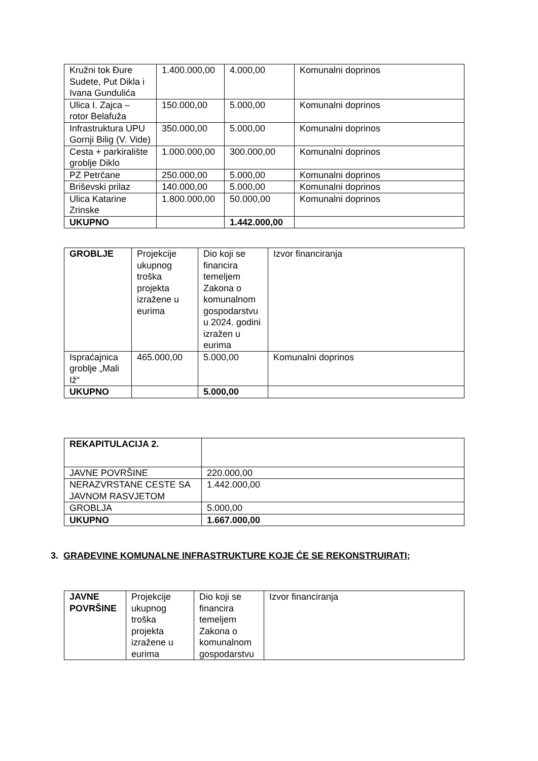| Kružni tok Đure Sudete, Put Dikla i Ivana Gundulića | 1.400.000,00 | 4.000,00 | Komunalni doprinos |
| Ulica I. Zajca – rotor Belafuža | 150.000,00 | 5.000,00 | Komunalni doprinos |
| Infrastruktura UPU Gornji Bilig (V. Vide) | 350.000,00 | 5.000,00 | Komunalni doprinos |
| Cesta + parkiralište groblje Diklo | 1.000.000,00 | 300.000,00 | Komunalni doprinos |
| PZ Petrčane | 250.000,00 | 5.000,00 | Komunalni doprinos |
| Briševski prilaz | 140.000,00 | 5.000,00 | Komunalni doprinos |
| Ulica Katarine Zrinske | 1.800.000,00 | 50.000,00 | Komunalni doprinos |
| UKUPNO | | 1.442.000,00 | |
| GROBLJE | Projekcije ukupnog troška projekta izražene u eurima | Dio koji se financira temeljem Zakona o komunalnom gospodarstvu u 2024. godini izražen u eurima | Izvor financiranja |
| Ispraćajnica groblje „Mali Iž“ | 465.000,00 | 5.000,00 | Komunalni doprinos |
| UKUPNO | | 5.000,00 | |
| REKAPITULACIJA 2. | |
| JAVNE POVRŠINE | 220.000,00 |
| NERAZVRSTANE CESTE SA JAVNOM RASVJETOM | 1.442.000,00 |
| GROBLJA | 5.000,00 |
| UKUPNO | 1.667.000,00 |
3. GRAĐEVINE KOMUNALNE INFRASTRUKTURE KOJE ĆE SE REKONSTRUIRATI;
| JAVNE POVRŠINE | Projekcije ukupnog troška projekta izražene u eurima | Dio koji se financira temeljem Zakona o komunalnom gospodarstvu | Izvor financiranja |